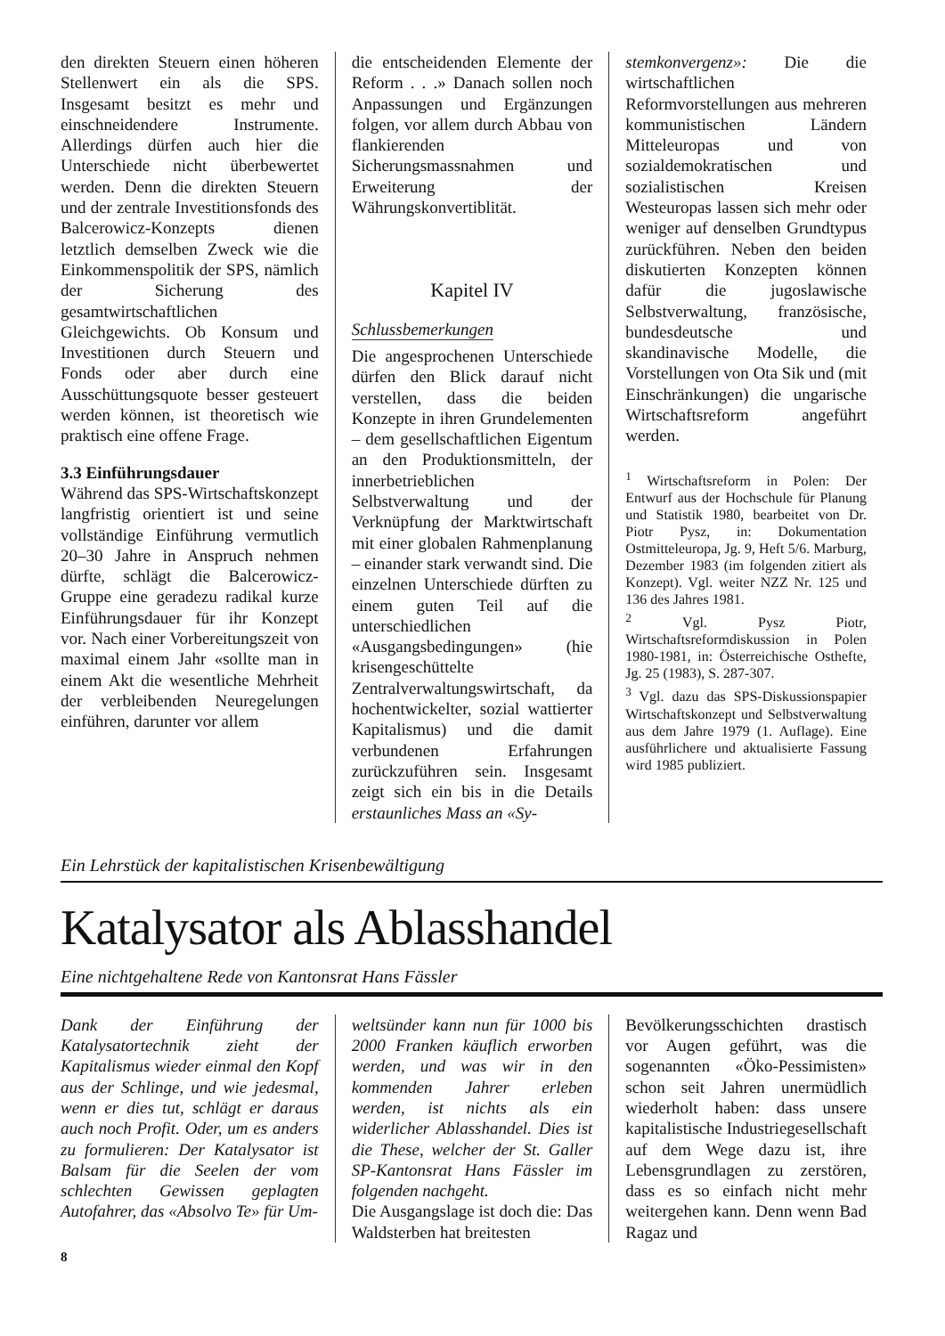den direkten Steuern einen höheren Stellenwert ein als die SPS. Insgesamt besitzt es mehr und einschneidendere Instrumente. Allerdings dürfen auch hier die Unterschiede nicht überbewertet werden. Denn die direkten Steuern und der zentrale Investitionsfonds des Balcerowicz-Konzepts dienen letztlich demselben Zweck wie die Einkommenspolitik der SPS, nämlich der Sicherung des gesamtwirtschaftlichen Gleichgewichts. Ob Konsum und Investitionen durch Steuern und Fonds oder aber durch eine Ausschüttungsquote besser gesteuert werden können, ist theoretisch wie praktisch eine offene Frage.
3.3 Einführungsdauer
Während das SPS-Wirtschaftskonzept langfristig orientiert ist und seine vollständige Einführung vermutlich 20–30 Jahre in Anspruch nehmen dürfte, schlägt die Balcerowicz-Gruppe eine geradezu radikal kurze Einführungsdauer für ihr Konzept vor. Nach einer Vorbereitungszeit von maximal einem Jahr «sollte man in einem Akt die wesentliche Mehrheit der verbleibenden Neuregelungen einführen, darunter vor allem
die entscheidenden Elemente der Reform . . .» Danach sollen noch Anpassungen und Ergänzungen folgen, vor allem durch Abbau von flankierenden Sicherungsmassnahmen und Erweiterung der Währungskonvertiblität.
Kapitel IV
Schlussbemerkungen
Die angesprochenen Unterschiede dürfen den Blick darauf nicht verstellen, dass die beiden Konzepte in ihren Grundelementen – dem gesellschaftlichen Eigentum an den Produktionsmitteln, der innerbetrieblichen Selbstverwaltung und der Verknüpfung der Marktwirtschaft mit einer globalen Rahmenplanung – einander stark verwandt sind. Die einzelnen Unterschiede dürften zu einem guten Teil auf die unterschiedlichen «Ausgangsbedingungen» (hie krisengeschüttelte Zentralverwaltungswirtschaft, da hochentwickelter, sozial wattierter Kapitalismus) und die damit verbundenen Erfahrungen zurückzuführen sein. Insgesamt zeigt sich ein bis in die Details erstaunliches Mass an «Sy-
stemkonvergenz»: Die die wirtschaftlichen Reformvorstellungen aus mehreren kommunistischen Ländern Mitteleuropas und von sozialdemokratischen und sozialistischen Kreisen Westeuropas lassen sich mehr oder weniger auf denselben Grundtypus zurückführen. Neben den beiden diskutierten Konzepten können dafür die jugoslawische Selbstverwaltung, französische, bundesdeutsche und skandinavische Modelle, die Vorstellungen von Ota Sik und (mit Einschränkungen) die ungarische Wirtschaftsreform angeführt werden.
<sup>1</sup> Wirtschaftsreform in Polen: Der Entwurf aus der Hochschule für Planung und Statistik 1980, bearbeitet von Dr. Piotr Pysz, in: Dokumentation Ostmitteleuropa, Jg. 9, Heft 5/6. Marburg, Dezember 1983 (im folgenden zitiert als Konzept). Vgl. weiter NZZ Nr. 125 und 136 des Jahres 1981.
<sup>2</sup> Vgl. Pysz Piotr, Wirtschaftsreformdiskussion in Polen 1980-1981, in: Österreichische Osthefte, Jg. 25 (1983), S. 287-307.
<sup>3</sup> Vgl. dazu das SPS-Diskussionspapier Wirtschaftskonzept und Selbstverwaltung aus dem Jahre 1979 (1. Auflage). Eine ausführlichere und aktualisierte Fassung wird 1985 publiziert.
Ein Lehrstück der kapitalistischen Krisenbewältigung
Katalysator als Ablasshandel
Eine nichtgehaltene Rede von Kantonsrat Hans Fässler
Dank der Einführung der Katalysatortechnik zieht der Kapitalismus wieder einmal den Kopf aus der Schlinge, und wie jedesmal, wenn er dies tut, schlägt er daraus auch noch Profit. Oder, um es anders zu formulieren: Der Katalysator ist Balsam für die Seelen der vom schlechten Gewissen geplagten Autofahrer, das «Absolvo Te» für Um-
weltsünder kann nun für 1000 bis 2000 Franken käuflich erworben werden, und was wir in den kommenden Jahrer erleben werden, ist nichts als ein widerlicher Ablasshandel. Dies ist die These, welcher der St. Galler SP-Kantonsrat Hans Fässler im folgenden nachgeht.
Die Ausgangslage ist doch die: Das Waldsterben hat breitesten
Bevölkerungsschichten drastisch vor Augen geführt, was die sogenannten «Öko-Pessimisten» schon seit Jahren unermüdlich wiederholt haben: dass unsere kapitalistische Industriegesellschaft auf dem Wege dazu ist, ihre Lebensgrundlagen zu zerstören, dass es so einfach nicht mehr weitergehen kann. Denn wenn Bad Ragaz und
8